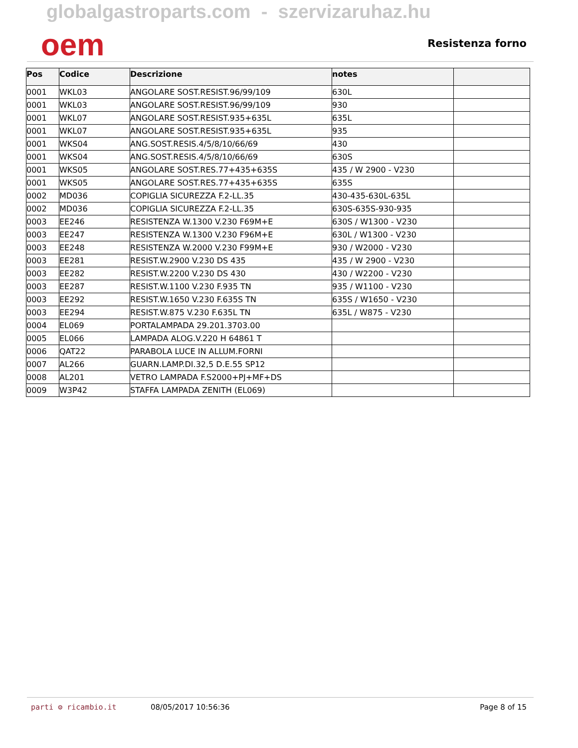globalgastroparts.com - szervizaruhaz.hu
oem
Resistenza forno
| Pos | Codice | Descrizione | notes | |
| --- | --- | --- | --- | --- |
| 0001 | WKL03 | ANGOLARE SOST.RESIST.96/99/109 | 630L | |
| 0001 | WKL03 | ANGOLARE SOST.RESIST.96/99/109 | 930 | |
| 0001 | WKL07 | ANGOLARE SOST.RESIST.935+635L | 635L | |
| 0001 | WKL07 | ANGOLARE SOST.RESIST.935+635L | 935 | |
| 0001 | WKS04 | ANG.SOST.RESIS.4/5/8/10/66/69 | 430 | |
| 0001 | WKS04 | ANG.SOST.RESIS.4/5/8/10/66/69 | 630S | |
| 0001 | WKS05 | ANGOLARE SOST.RES.77+435+635S | 435 / W 2900 - V230 | |
| 0001 | WKS05 | ANGOLARE SOST.RES.77+435+635S | 635S | |
| 0002 | MD036 | COPIGLIA SICUREZZA F.2-LL.35 | 430-435-630L-635L | |
| 0002 | MD036 | COPIGLIA SICUREZZA F.2-LL.35 | 630S-635S-930-935 | |
| 0003 | EE246 | RESISTENZA W.1300 V.230 F69M+E | 630S / W1300 - V230 | |
| 0003 | EE247 | RESISTENZA W.1300 V.230 F96M+E | 630L / W1300 - V230 | |
| 0003 | EE248 | RESISTENZA W.2000 V.230 F99M+E | 930 / W2000 - V230 | |
| 0003 | EE281 | RESIST.W.2900 V.230 DS 435 | 435 / W 2900 - V230 | |
| 0003 | EE282 | RESIST.W.2200 V.230 DS 430 | 430 / W2200 - V230 | |
| 0003 | EE287 | RESIST.W.1100 V.230 F.935 TN | 935 / W1100 - V230 | |
| 0003 | EE292 | RESIST.W.1650 V.230 F.635S TN | 635S / W1650 - V230 | |
| 0003 | EE294 | RESIST.W.875 V.230 F.635L TN | 635L / W875 - V230 | |
| 0004 | EL069 | PORTALAMPADA 29.201.3703.00 | | |
| 0005 | EL066 | LAMPADA ALOG.V.220 H 64861 T | | |
| 0006 | QAT22 | PARABOLA LUCE IN ALLUM.FORNI | | |
| 0007 | AL266 | GUARN.LAMP.DI.32,5 D.E.55 SP12 | | |
| 0008 | AL201 | VETRO LAMPADA F.S2000+PJ+MF+DS | | |
| 0009 | W3P42 | STAFFA LAMPADA ZENITH (EL069) | | |
parti ⚙ ricambio.it 08/05/2017 10:56:36 Page 8 of 15